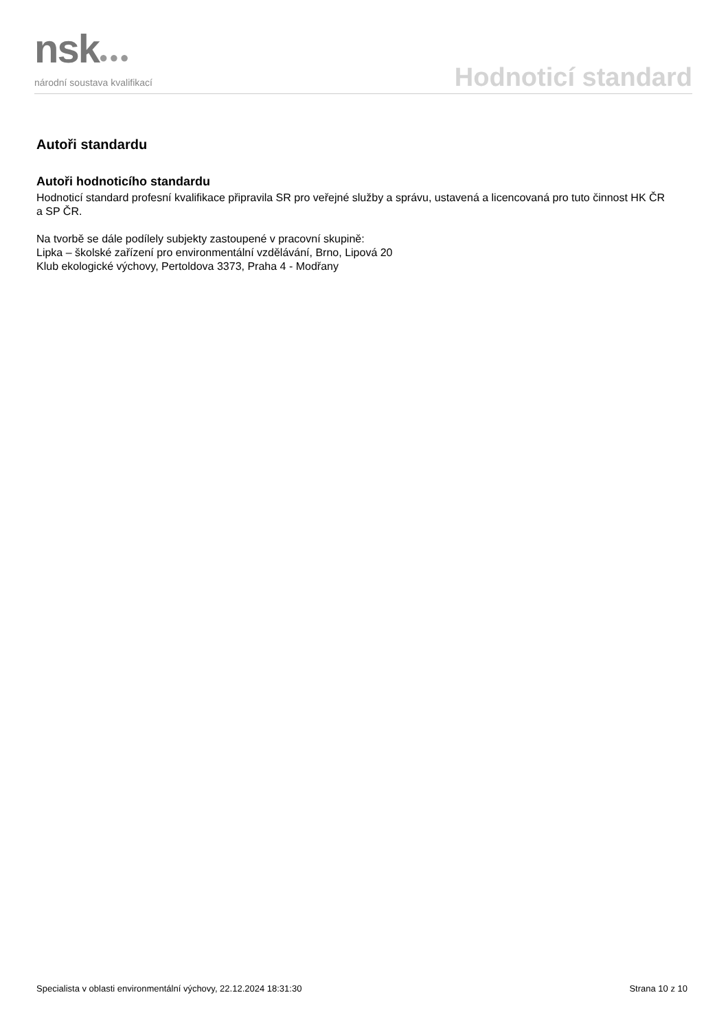nsk●●●
národní soustava kvalifikací
Hodnoticí standard
Autoři standardu
Autoři hodnoticího standardu
Hodnoticí standard profesní kvalifikace připravila SR pro veřejné služby a správu, ustavená a licencovaná pro tuto činnost HK ČR a SP ČR.
Na tvorbě se dále podílely subjekty zastoupené v pracovní skupině:
Lipka – školské zařízení pro environmentální vzdělávání, Brno, Lipová 20
Klub ekologické výchovy, Pertoldova 3373, Praha 4 - Modřany
Specialista v oblasti environmentální výchovy, 22.12.2024 18:31:30 Strana 10 z 10